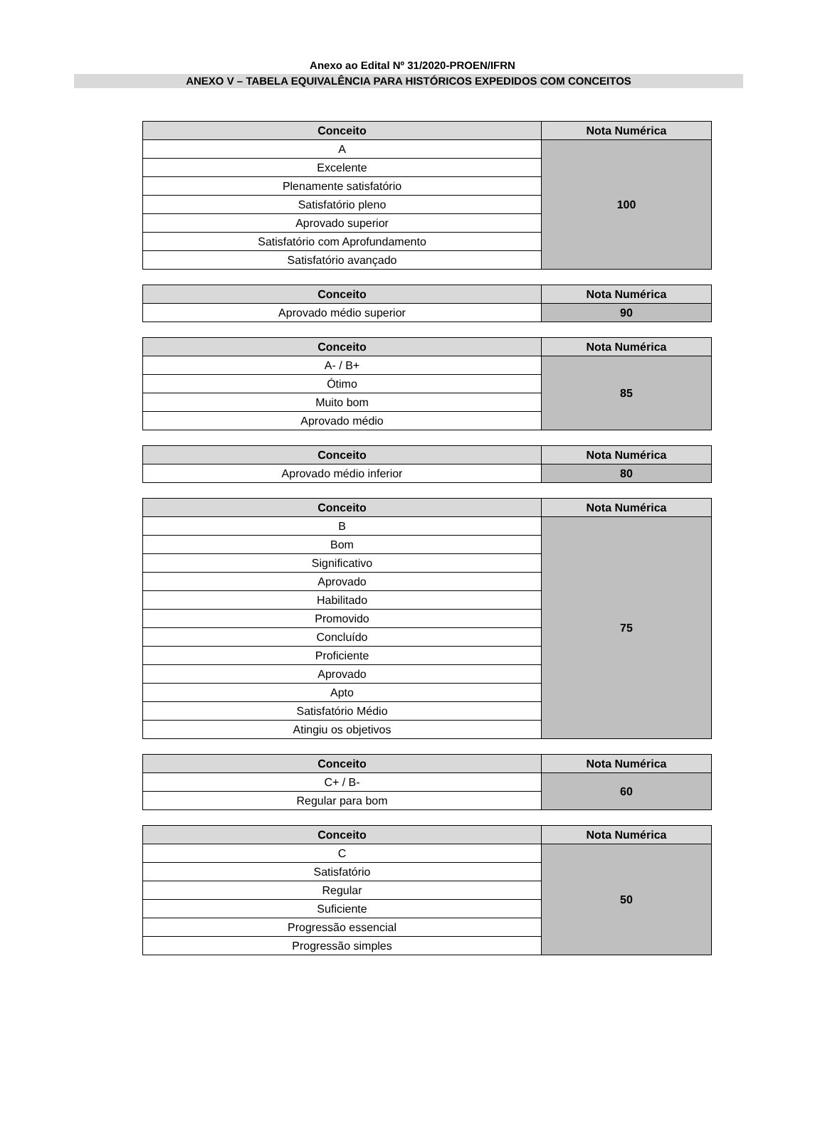Anexo ao Edital Nº 31/2020-PROEN/IFRN
ANEXO V – TABELA EQUIVALÊNCIA PARA HISTÓRICOS EXPEDIDOS COM CONCEITOS
| Conceito | Nota Numérica |
| --- | --- |
| A | 100 |
| Excelente | |
| Plenamente satisfatório | |
| Satisfatório pleno | |
| Aprovado superior | |
| Satisfatório com Aprofundamento | |
| Satisfatório avançado | |
| Conceito | Nota Numérica |
| --- | --- |
| Aprovado médio superior | 90 |
| Conceito | Nota Numérica |
| --- | --- |
| A- / B+ | 85 |
| Ótimo | |
| Muito bom | |
| Aprovado médio | |
| Conceito | Nota Numérica |
| --- | --- |
| Aprovado médio inferior | 80 |
| Conceito | Nota Numérica |
| --- | --- |
| B | 75 |
| Bom | |
| Significativo | |
| Aprovado | |
| Habilitado | |
| Promovido | |
| Concluído | |
| Proficiente | |
| Aprovado | |
| Apto | |
| Satisfatório Médio | |
| Atingiu os objetivos | |
| Conceito | Nota Numérica |
| --- | --- |
| C+ / B- | 60 |
| Regular para bom | |
| Conceito | Nota Numérica |
| --- | --- |
| C | 50 |
| Satisfatório | |
| Regular | |
| Suficiente | |
| Progressão essencial | |
| Progressão simples | |